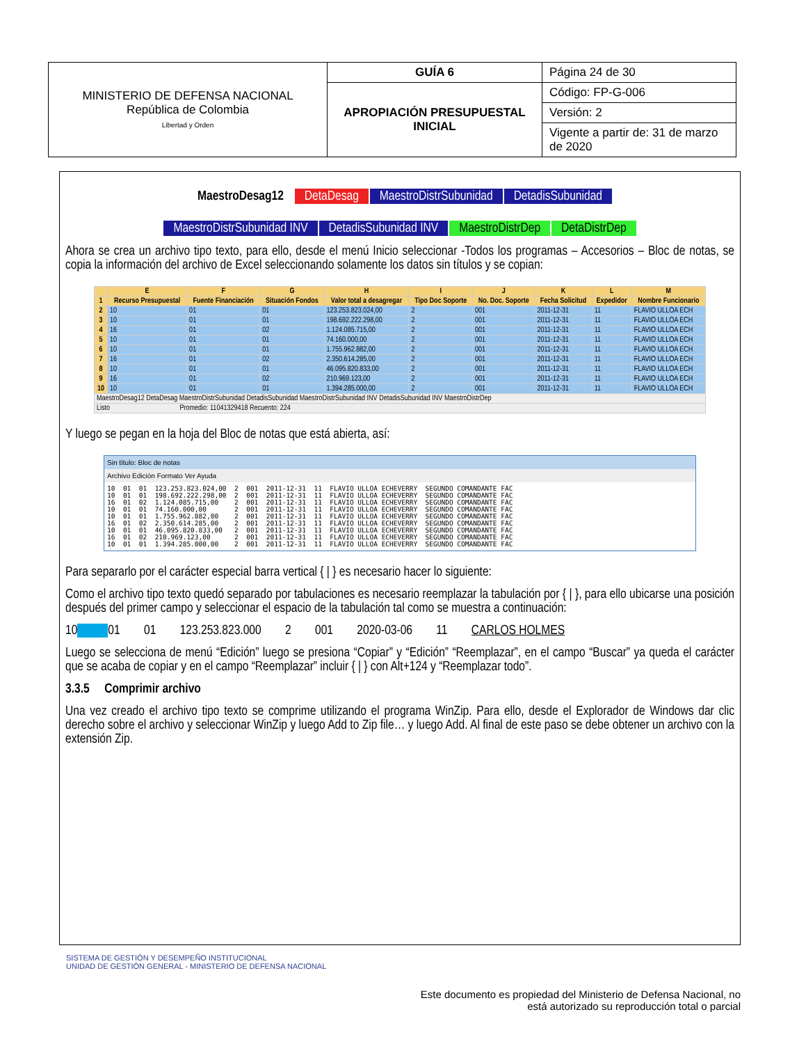| MINISTERIO DE DEFENSA NACIONAL República de Colombia Libertad y Orden | GUÍA 6 | Página 24 de 30 |
| | APROPIACIÓN PRESUPUESTAL INICIAL | Código: FP-G-006 |
| | | Versión: 2 |
| | | Vigente a partir de: 31 de marzo de 2020 |
MaestroDesag12 DetaDesag MaestroDistrSubunidad DetadisSubunidad
MaestroDistrSubunidad INV DetadisSubunidad INV MaestroDistrDep DetaDistrDep
Ahora se crea un archivo tipo texto, para ello, desde el menú Inicio seleccionar -Todos los programas – Accesorios – Bloc de notas, se copia la información del archivo de Excel seleccionando solamente los datos sin títulos y se copian:
| | E | F | G | H | I | J | K | L | M |
| --- | --- | --- | --- | --- | --- | --- | --- | --- | --- |
| 1 | Recurso Presupuestal | Fuente Financiación | Situación Fondos | Valor total a desagregar | Tipo Doc Soporte | No. Doc. Soporte | Fecha Solicitud | Expedidor | Nombre Funcionario |
| 2 | 10 | 01 | 01 | 123.253.823.024,00 | 2 | 001 | 2011-12-31 | 11 | FLAVIO ULLOA ECH |
| 3 | 10 | 01 | 01 | 198.692.222.298,00 | 2 | 001 | 2011-12-31 | 11 | FLAVIO ULLOA ECH |
| 4 | 16 | 01 | 02 | 1.124.085.715,00 | 2 | 001 | 2011-12-31 | 11 | FLAVIO ULLOA ECH |
| 5 | 10 | 01 | 01 | 74.160.000,00 | 2 | 001 | 2011-12-31 | 11 | FLAVIO ULLOA ECH |
| 6 | 10 | 01 | 01 | 1.755.962.882,00 | 2 | 001 | 2011-12-31 | 11 | FLAVIO ULLOA ECH |
| 7 | 16 | 01 | 02 | 2.350.614.285,00 | 2 | 001 | 2011-12-31 | 11 | FLAVIO ULLOA ECH |
| 8 | 10 | 01 | 01 | 46.095.820.833,00 | 2 | 001 | 2011-12-31 | 11 | FLAVIO ULLOA ECH |
| 9 | 16 | 01 | 02 | 210.969.123,00 | 2 | 001 | 2011-12-31 | 11 | FLAVIO ULLOA ECH |
| 10 | 10 | 01 | 01 | 1.394.285.000,00 | 2 | 001 | 2011-12-31 | 11 | FLAVIO ULLOA ECH |
| MaestroDesag12 DetaDesag MaestroDistrSubunidad DetadisSubunidad MaestroDistrSubunidad INV DetadisSubunidad INV MaestroDistrDep | | | | | | | | | |
| Listo Promedio: 11041329418 Recuento: 224 | | | | | | | | | |
Y luego se pegan en la hoja del Bloc de notas que está abierta, así:
Sin título: Bloc de notas
Archivo Edición Formato Ver Ayuda
10  01  01  123.253.823.024,00  2  001  2011-12-31  11  FLAVIO ULLOA ECHEVERRY  SEGUNDO COMANDANTE FAC
10  01  01  198.692.222.298,00  2  001  2011-12-31  11  FLAVIO ULLOA ECHEVERRY  SEGUNDO COMANDANTE FAC
16  01  02  1.124.085.715,00    2  001  2011-12-31  11  FLAVIO ULLOA ECHEVERRY  SEGUNDO COMANDANTE FAC
10  01  01  74.160.000,00       2  001  2011-12-31  11  FLAVIO ULLOA ECHEVERRY  SEGUNDO COMANDANTE FAC
10  01  01  1.755.962.882,00    2  001  2011-12-31  11  FLAVIO ULLOA ECHEVERRY  SEGUNDO COMANDANTE FAC
16  01  02  2.350.614.285,00    2  001  2011-12-31  11  FLAVIO ULLOA ECHEVERRY  SEGUNDO COMANDANTE FAC
10  01  01  46.095.820.833,00   2  001  2011-12-31  11  FLAVIO ULLOA ECHEVERRY  SEGUNDO COMANDANTE FAC
16  01  02  210.969.123,00      2  001  2011-12-31  11  FLAVIO ULLOA ECHEVERRY  SEGUNDO COMANDANTE FAC
10  01  01  1.394.285.000,00    2  001  2011-12-31  11  FLAVIO ULLOA ECHEVERRY  SEGUNDO COMANDANTE FAC
Para separarlo por el carácter especial barra vertical { | } es necesario hacer lo siguiente:
Como el archivo tipo texto quedó separado por tabulaciones es necesario reemplazar la tabulación por { | }, para ello ubicarse una posición después del primer campo y seleccionar el espacio de la tabulación tal como se muestra a continuación:
10 01 01 123.253.823.000 2 001 2020-03-06 11 CARLOS HOLMES
Luego se selecciona de menú “Edición” luego se presiona “Copiar” y “Edición” “Reemplazar”, en el campo “Buscar” ya queda el carácter que se acaba de copiar y en el campo “Reemplazar” incluir { | } con Alt+124 y “Reemplazar todo”.
3.3.5 Comprimir archivo
Una vez creado el archivo tipo texto se comprime utilizando el programa WinZip. Para ello, desde el Explorador de Windows dar clic derecho sobre el archivo y seleccionar WinZip y luego Add to Zip file… y luego Add. Al final de este paso se debe obtener un archivo con la extensión Zip.
SISTEMA DE GESTIÓN Y DESEMPEÑO INSTITUCIONAL
UNIDAD DE GESTIÓN GENERAL - MINISTERIO DE DEFENSA NACIONAL
Este documento es propiedad del Ministerio de Defensa Nacional, no
está autorizado su reproducción total o parcial